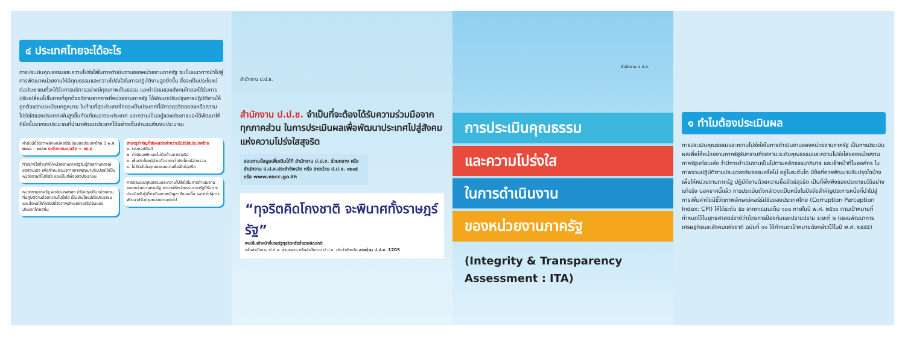๔ ประเทศไทยจะได้อะไร
การประเมินคุณธรรมและความโปร่งใสในการดำเนินงานของหน่วยงานภาครัฐ จะเป็นแนวทางนำไปสู่การพัฒนาหน่วยงานให้มีคุณธรรมและความโปร่งใสในการปฏิบัติงานสูงยิ่งขึ้น ซึ่งจะเป็นประโยชน์ต่อประชาชนที่จะได้รับการบริการอย่างมีคุณภาพเป็นธรรม และค่านิยมของสังคมไทยจะได้รับการปรับเปลี่ยนไปในทางที่ถูกต้องดีงามจากการที่หน่วยงานภาครัฐ ได้พัฒนาปรับปรุงการปฏิบัติงานให้ถูกต้องตามระเบียบกฎหมาย ในท้ายที่สุดประเทศไทยจะเป็นประเทศที่มีการทุจริตลดลงหรือความโปร่งใสของประเทศเพิ่มสูงขึ้นทัดเทียมอารยะประเทศ และความเป็นอยู่ของประชาชนจะได้พัฒนาให้ดียิ่งขึ้นจากงบประมาณที่นำมาพัฒนาประเทศได้อย่างเต็มจำนวนเงินงบประมาณ
ค่าดัชนีชี้วัดภาพลักษณ์คอร์รัปชันของประเทศไทย ปี พ.ศ. ๒๕๔๘ – ๒๕๕๗ ระดับคะแนนเฉลี่ย = ๓๕.๕
ทำอย่างไรที่จะทำให้หน่วยงานภาครัฐรับรู้ถึงสถานการณ์ของตนเอง เพื่อกำหนดแนวทางการพัฒนาปรับปรุงให้เป็นหน่วยงานที่โปร่งใส และเป็นที่พึ่งของประชาชน
หน่วยงานภาครัฐ ลดข้อบกพร่อง ปรับปรุงเป็นหน่วยงานที่ปฏิบัติงานด้วยความโปร่งใส เป็นประโยชน์ต่อประชาชน และส่งผลให้ค่าดัชนีชี้วัดภาพลักษณ์คอร์รัปชันของประเทศไทยดีขึ้น
สาเหตุสำคัญที่ส่งผลต่อค่าความโปร่งใสประเทศไทย
๑. ระบบอุปถัมภ์
๒. ค่านิยมเพิกเฉยไม่ต่อต้านการทุจริต
๓. เห็นประโยชน์ส่วนตัวมากกว่าประโยชน์ส่วนรวม
๔. ไม่ยึดมั่นในคุณธรรมความซื่อสัตย์สุจริต
การประเมินคุณธรรมและความโปร่งใสในการดำเนินงานของหน่วยงานภาครัฐ จะช่วยให้หน่วยงานภาครัฐที่รับการประเมินรับรู้เกี่ยวกับสภาพปัญหาชัดเจนขึ้น และนำไปสู่การพัฒนาปรับปรุงหน่วยงานต่อไป
สำนักงาน ป.ป.ช.
สำนักงาน ป.ป.ช. จำเป็นที่จะต้องได้รับความร่วมมือจากทุกภาคส่วน ในการประเมินผลเพื่อพัฒนาประเทศไปสู่สังคมแห่งความโปร่งใสสุจริต
สอบถามข้อมูลเพิ่มเติมได้ที่ สำนักงาน ป.ป.ช. ส่วนกลาง หรือ สำนักงาน ป.ป.ช.ประจำจังหวัด หรือ สายด่วน ป.ป.ช. ๑๒๐๕ หรือ www.nacc.go.th
“ทุจริตคิดโกงชาติ จะพินาศทั้งราษฎร์รัฐ”
พบเห็นเจ้าหน้าที่ของรัฐทุจริตหรือร่ำรวยผิดปกติ
แจ้งสำนักงาน ป.ป.ช. ส่วนกลาง หรือสำนักงาน ป.ป.ช. ประจำจังหวัด สายด่วน ป.ป.ช. 1205
สำนักงาน ป.ป.ช.
การประเมินคุณธรรม
และความโปร่งใส
ในการดำเนินงาน
ของหน่วยงานภาครัฐ
(Integrity & Transparency Assessment : ITA)
๑ ทำไมต้องประเมินผล
การประเมินคุณธรรมและความโปร่งใสในการดำเนินงานของหน่วยงานภาครัฐ เป็นการประเมินผลเพื่อให้หน่วยงานภาครัฐรับทราบถึงสถานะระดับคุณธรรมและความโปร่งใสของหน่วยงานภาครัฐแต่ละแห่ง ว่ามีการดำเนินงานเป็นไปตามหลักธรรมาภิบาล และเจ้าหน้าที่ในองค์กร ในภาพรวมปฏิบัติตามประมวลจริยธรรมหรือไม่ อยู่ในระดับใด มีข้อที่ควรพัฒนาปรับปรุงใดบ้าง เพื่อให้หน่วยงานภาครัฐ ปฏิบัติงานด้วยความซื่อสัตย์สุจริต เป็นที่พึ่งพิงของประชาชนได้อย่างแท้จริง นอกจากนี้แล้ว การประเมินดังกล่าวจะเป็นหนึ่งในปัจจัยสำคัญประการหนึ่งที่นำไปสู่การเพิ่มค่าดัชนีชี้วัดภาพลักษณ์คอร์รัปชันของประเทศไทย (Corruption Perception Index: CPI) ให้ได้ระดับ ๕๐ จากคะแนนเต็ม ๑๐๐ ภายในปี พ.ศ. ๒๕๖๐ ตามเป้าหมายที่กำหนดไว้ในยุทธศาสตร์ชาติว่าด้วยการป้องกันและปราบปราม ระยะที่ ๒ (แผนพัฒนาการเศรษฐกิจและสังคมแห่งชาติ ฉบับที่ ๑๑ ได้กำหนดเป้าหมายดังกล่าวไว้ในปี พ.ศ. ๒๕๕๕)